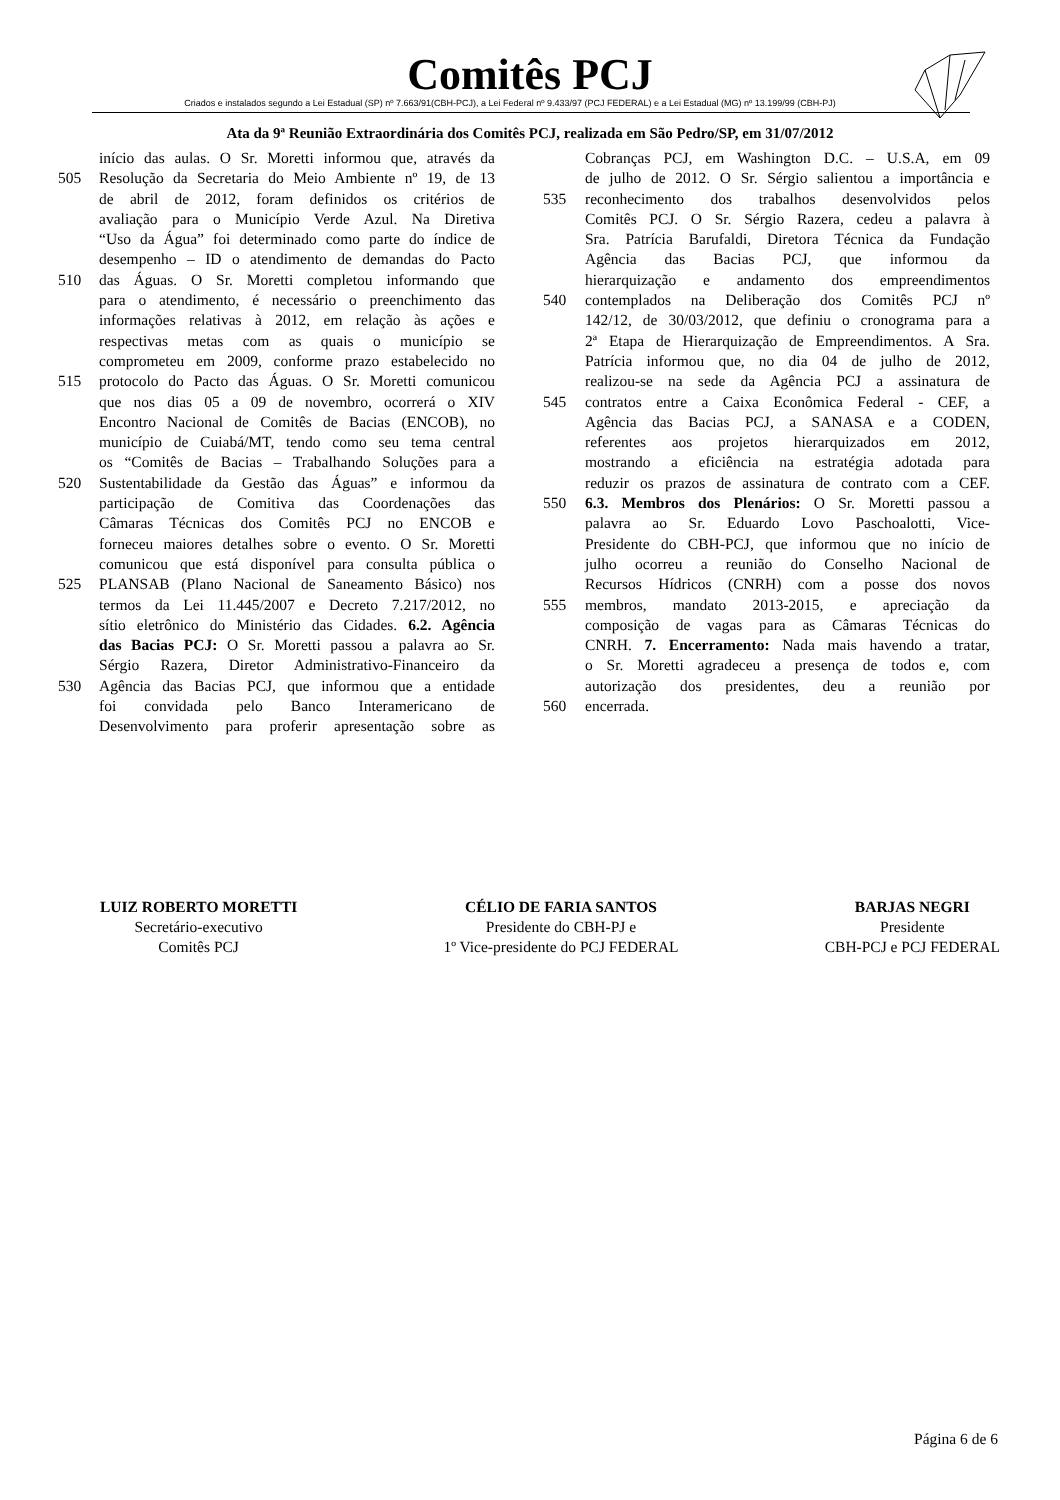Comitês PCJ
Criados e instalados segundo a Lei Estadual (SP) nº 7.663/91(CBH-PCJ), a Lei Federal nº 9.433/97 (PCJ FEDERAL) e a Lei Estadual (MG) nº 13.199/99 (CBH-PJ)
Ata da 9ª Reunião Extraordinária dos Comitês PCJ, realizada em São Pedro/SP, em 31/07/2012
início das aulas. O Sr. Moretti informou que, através da
505 Resolução da Secretaria do Meio Ambiente nº 19, de 13
de abril de 2012, foram definidos os critérios de
avaliação para o Município Verde Azul. Na Diretiva
“Uso da Água” foi determinado como parte do índice de
desempenho – ID o atendimento de demandas do Pacto
510 das Águas. O Sr. Moretti completou informando que
para o atendimento, é necessário o preenchimento das
informações relativas à 2012, em relação às ações e
respectivas metas com as quais o município se
comprometeu em 2009, conforme prazo estabelecido no
515 protocolo do Pacto das Águas. O Sr. Moretti comunicou
que nos dias 05 a 09 de novembro, ocorrerá o XIV
Encontro Nacional de Comitês de Bacias (ENCOB), no
município de Cuiabá/MT, tendo como seu tema central
os “Comitês de Bacias – Trabalhando Soluções para a
520 Sustentabilidade da Gestão das Águas” e informou da
participação de Comitiva das Coordenações das
Câmaras Técnicas dos Comitês PCJ no ENCOB e
forneceu maiores detalhes sobre o evento. O Sr. Moretti
comunicou que está disponível para consulta pública o
525 PLANSAB (Plano Nacional de Saneamento Básico) nos
termos da Lei 11.445/2007 e Decreto 7.217/2012, no
sítio eletrônico do Ministério das Cidades. 6.2. Agência
das Bacias PCJ: O Sr. Moretti passou a palavra ao Sr.
Sérgio Razera, Diretor Administrativo-Financeiro da
530 Agência das Bacias PCJ, que informou que a entidade
foi convidada pelo Banco Interamericano de
Desenvolvimento para proferir apresentação sobre as
Cobranças PCJ, em Washington D.C. – U.S.A, em 09
de julho de 2012. O Sr. Sérgio salientou a importância e
535 reconhecimento dos trabalhos desenvolvidos pelos
Comitês PCJ. O Sr. Sérgio Razera, cedeu a palavra à
Sra. Patrícia Barufaldi, Diretora Técnica da Fundação
Agência das Bacias PCJ, que informou da
hierarquização e andamento dos empreendimentos
540 contemplados na Deliberação dos Comitês PCJ nº
142/12, de 30/03/2012, que definiu o cronograma para a
2ª Etapa de Hierarquização de Empreendimentos. A Sra.
Patrícia informou que, no dia 04 de julho de 2012,
realizou-se na sede da Agência PCJ a assinatura de
545 contratos entre a Caixa Econômica Federal - CEF, a
Agência das Bacias PCJ, a SANASA e a CODEN,
referentes aos projetos hierarquizados em 2012,
mostrando a eficiência na estratégia adotada para
reduzir os prazos de assinatura de contrato com a CEF.
550 6.3. Membros dos Plenários: O Sr. Moretti passou a
palavra ao Sr. Eduardo Lovo Paschoalotti, Vice-
Presidente do CBH-PCJ, que informou que no início de
julho ocorreu a reunião do Conselho Nacional de
Recursos Hídricos (CNRH) com a posse dos novos
555 membros, mandato 2013-2015, e apreciação da
composição de vagas para as Câmaras Técnicas do
CNRH. 7. Encerramento: Nada mais havendo a tratar,
o Sr. Moretti agradeceu a presença de todos e, com
autorização dos presidentes, deu a reunião por
560 encerrada.
LUIZ ROBERTO MORETTI
Secretário-executivo
Comitês PCJ
CÉLIO DE FARIA SANTOS
Presidente do CBH-PJ e
1º Vice-presidente do PCJ FEDERAL
BARJAS NEGRI
Presidente
CBH-PCJ e PCJ FEDERAL
Página 6 de 6